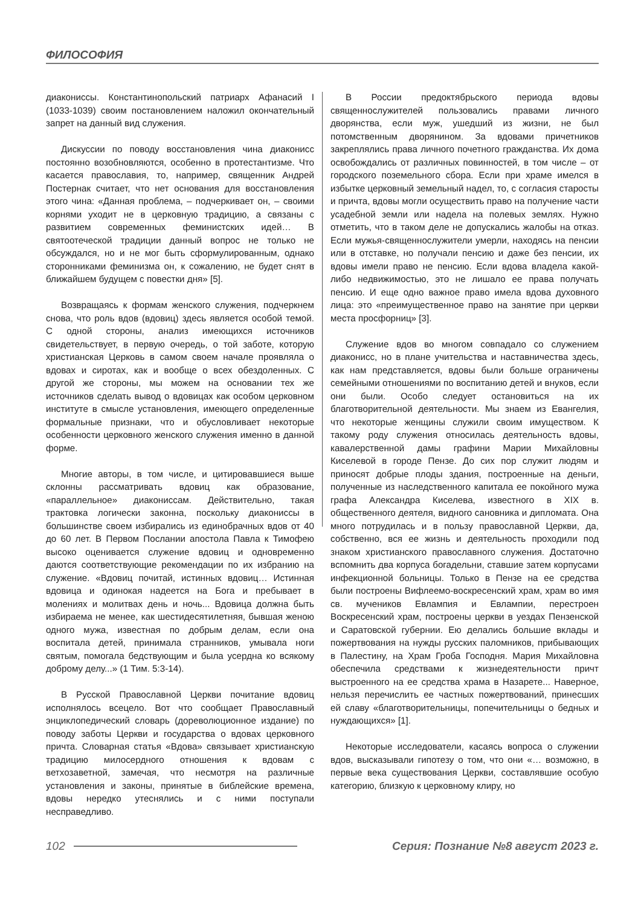ФИЛОСОФИЯ
диакониссы. Константинопольский патриарх Афанасий I (1033-1039) своим постановлением наложил окончательный запрет на данный вид служения.
Дискуссии по поводу восстановления чина диаконисс постоянно возобновляются, особенно в протестантизме. Что касается православия, то, например, священник Андрей Постернак считает, что нет основания для восстановления этого чина: «Данная проблема, – подчеркивает он, – своими корнями уходит не в церковную традицию, а связаны с развитием современных феминистских идей… В святоотеческой традиции данный вопрос не только не обсуждался, но и не мог быть сформулированным, однако сторонниками феминизма он, к сожалению, не будет снят в ближайшем будущем с повестки дня» [5].
Возвращаясь к формам женского служения, подчеркнем снова, что роль вдов (вдовиц) здесь является особой темой. С одной стороны, анализ имеющихся источников свидетельствует, в первую очередь, о той заботе, которую христианская Церковь в самом своем начале проявляла о вдовах и сиротах, как и вообще о всех обездоленных. С другой же стороны, мы можем на основании тех же источников сделать вывод о вдовицах как особом церковном институте в смысле установления, имеющего определенные формальные признаки, что и обусловливает некоторые особенности церковного женского служения именно в данной форме.
Многие авторы, в том числе, и цитировавшиеся выше склонны рассматривать вдовиц как образование, «параллельное» диакониссам. Действительно, такая трактовка логически законна, поскольку диакониссы в большинстве своем избирались из единобрачных вдов от 40 до 60 лет. В Первом Послании апостола Павла к Тимофею высоко оценивается служение вдовиц и одновременно даются соответствующие рекомендации по их избранию на служение. «Вдовиц почитай, истинных вдовиц… Истинная вдовица и одинокая надеется на Бога и пребывает в молениях и молитвах день и ночь... Вдовица должна быть избираема не менее, как шестидесятилетняя, бывшая женою одного мужа, известная по добрым делам, если она воспитала детей, принимала странников, умывала ноги святым, помогала бедствующим и была усердна ко всякому доброму делу...» (1 Тим. 5:3-14).
В Русской Православной Церкви почитание вдовиц исполнялось всецело. Вот что сообщает Православный энциклопедический словарь (дореволюционное издание) по поводу заботы Церкви и государства о вдовах церковного причта. Словарная статья «Вдова» связывает христианскую традицию милосердного отношения к вдовам с ветхозаветной, замечая, что несмотря на различные установления и законы, принятые в библейские времена, вдовы нередко утеснялись и с ними поступали несправедливо.
В России предоктябрьского периода вдовы священнослужителей пользовались правами личного дворянства, если муж, ушедший из жизни, не был потомственным дворянином. За вдовами причетников закреплялись права личного почетного гражданства. Их дома освобождались от различных повинностей, в том числе – от городского поземельного сбора. Если при храме имелся в избытке церковный земельный надел, то, с согласия старосты и причта, вдовы могли осуществить право на получение части усадебной земли или надела на полевых землях. Нужно отметить, что в таком деле не допускались жалобы на отказ. Если мужья-священнослужители умерли, находясь на пенсии или в отставке, но получали пенсию и даже без пенсии, их вдовы имели право не пенсию. Если вдова владела какой-либо недвижимостью, это не лишало ее права получать пенсию. И еще одно важное право имела вдова духовного лица: это «преимущественное право на занятие при церкви места просфорниц» [3].
Служение вдов во многом совпадало со служением диаконисс, но в плане учительства и наставничества здесь, как нам представляется, вдовы были больше ограничены семейными отношениями по воспитанию детей и внуков, если они были. Особо следует остановиться на их благотворительной деятельности. Мы знаем из Евангелия, что некоторые женщины служили своим имуществом. К такому роду служения относилась деятельность вдовы, кавалерственной дамы графини Марии Михайловны Киселевой в городе Пензе. До сих пор служит людям и приносят добрые плоды здания, построенные на деньги, полученные из наследственного капитала ее покойного мужа графа Александра Киселева, известного в XIX в. общественного деятеля, видного сановника и дипломата. Она много потрудилась и в пользу православной Церкви, да, собственно, вся ее жизнь и деятельность проходили под знаком христианского православного служения. Достаточно вспомнить два корпуса богадельни, ставшие затем корпусами инфекционной больницы. Только в Пензе на ее средства были построены Вифлеемо-воскресенский храм, храм во имя св. мучеников Евлампия и Евлампии, перестроен Воскресенский храм, построены церкви в уездах Пензенской и Саратовской губернии. Ею делались большие вклады и пожертвования на нужды русских паломников, прибывающих в Палестину, на Храм Гроба Господня. Мария Михайловна обеспечила средствами к жизнедеятельности причт выстроенного на ее средства храма в Назарете... Наверное, нельзя перечислить ее частных пожертвований, принесших ей славу «благотворительницы, попечительницы о бедных и нуждающихся» [1].
Некоторые исследователи, касаясь вопроса о служении вдов, высказывали гипотезу о том, что они «… возможно, в первые века существования Церкви, составлявшие особую категорию, близкую к церковному клиру, но
102 Серия: Познание №8 август 2023 г.